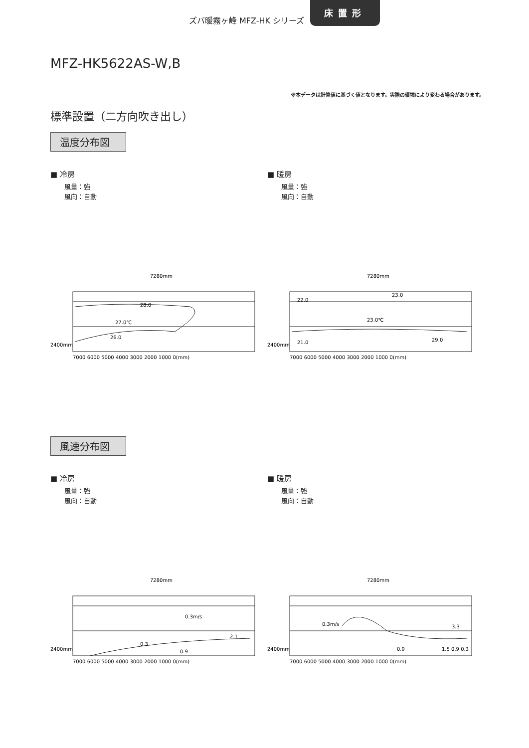ズバ暖霧ヶ峰 MFZ-HK シリーズ
床置形
MFZ-HK5622AS-W,B
※本データは計算値に基づく値となります。実際の環境により変わる場合があります。
標準設置（二方向吹き出し）
温度分布図
■ 冷房
風量：強
風向：自動
7280mm
2400mm
7000 6000 5000 4000 3000 2000 1000 0(mm)
28.0
27.0℃
26.0
■ 暖房
風量：強
風向：自動
7280mm
2400mm
7000 6000 5000 4000 3000 2000 1000 0(mm)
22.0
23.0℃
21.0
23.0
29.0
風速分布図
■ 冷房
風量：強
風向：自動
7280mm
2400mm
7000 6000 5000 4000 3000 2000 1000 0(mm)
0.3m/s
0.3
0.9
2.1
■ 暖房
風量：強
風向：自動
7280mm
2400mm
7000 6000 5000 4000 3000 2000 1000 0(mm)
0.3m/s
0.9
1.5 0.9 0.3
3.3